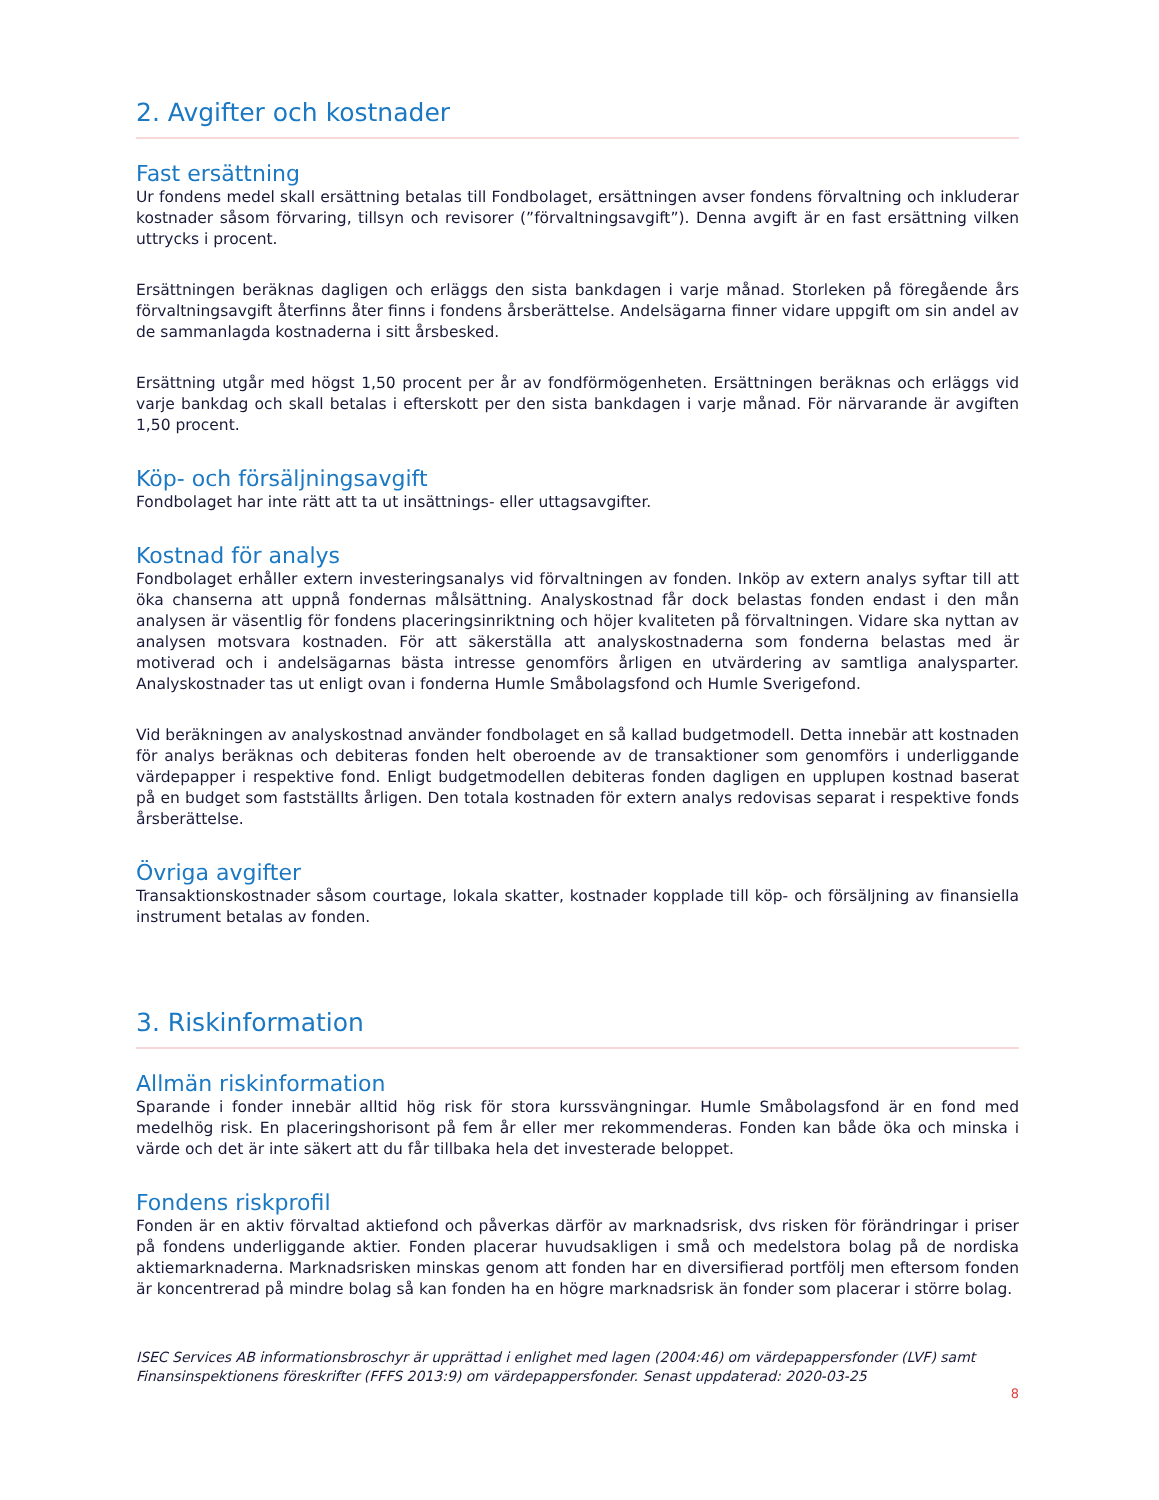2. Avgifter och kostnader
Fast ersättning
Ur fondens medel skall ersättning betalas till Fondbolaget, ersättningen avser fondens förvaltning och inkluderar kostnader såsom förvaring, tillsyn och revisorer (”förvaltningsavgift”). Denna avgift är en fast ersättning vilken uttrycks i procent.
Ersättningen beräknas dagligen och erläggs den sista bankdagen i varje månad. Storleken på föregående års förvaltningsavgift återfinns åter finns i fondens årsberättelse. Andelsägarna finner vidare uppgift om sin andel av de sammanlagda kostnaderna i sitt årsbesked.
Ersättning utgår med högst 1,50 procent per år av fondförmögenheten. Ersättningen beräknas och erläggs vid varje bankdag och skall betalas i efterskott per den sista bankdagen i varje månad. För närvarande är avgiften 1,50 procent.
Köp- och försäljningsavgift
Fondbolaget har inte rätt att ta ut insättnings- eller uttagsavgifter.
Kostnad för analys
Fondbolaget erhåller extern investeringsanalys vid förvaltningen av fonden. Inköp av extern analys syftar till att öka chanserna att uppnå fondernas målsättning. Analyskostnad får dock belastas fonden endast i den mån analysen är väsentlig för fondens placeringsinriktning och höjer kvaliteten på förvaltningen. Vidare ska nyttan av analysen motsvara kostnaden. För att säkerställa att analyskostnaderna som fonderna belastas med är motiverad och i andelsägarnas bästa intresse genomförs årligen en utvärdering av samtliga analysparter. Analyskostnader tas ut enligt ovan i fonderna Humle Småbolagsfond och Humle Sverigefond.
Vid beräkningen av analyskostnad använder fondbolaget en så kallad budgetmodell. Detta innebär att kostnaden för analys beräknas och debiteras fonden helt oberoende av de transaktioner som genomförs i underliggande värdepapper i respektive fond. Enligt budgetmodellen debiteras fonden dagligen en upplupen kostnad baserat på en budget som fastställts årligen. Den totala kostnaden för extern analys redovisas separat i respektive fonds årsberättelse.
Övriga avgifter
Transaktionskostnader såsom courtage, lokala skatter, kostnader kopplade till köp- och försäljning av finansiella instrument betalas av fonden.
3. Riskinformation
Allmän riskinformation
Sparande i fonder innebär alltid hög risk för stora kurssvängningar. Humle Småbolagsfond är en fond med medelhög risk. En placeringshorisont på fem år eller mer rekommenderas. Fonden kan både öka och minska i värde och det är inte säkert att du får tillbaka hela det investerade beloppet.
Fondens riskprofil
Fonden är en aktiv förvaltad aktiefond och påverkas därför av marknadsrisk, dvs risken för förändringar i priser på fondens underliggande aktier. Fonden placerar huvudsakligen i små och medelstora bolag på de nordiska aktiemarknaderna. Marknadsrisken minskas genom att fonden har en diversifierad portfölj men eftersom fonden är koncentrerad på mindre bolag så kan fonden ha en högre marknadsrisk än fonder som placerar i större bolag.
ISEC Services AB informationsbroschyr är upprättad i enlighet med lagen (2004:46) om värdepappersfonder (LVF) samt Finansinspektionens föreskrifter (FFFS 2013:9) om värdepappersfonder. Senast uppdaterad: 2020-03-25
8